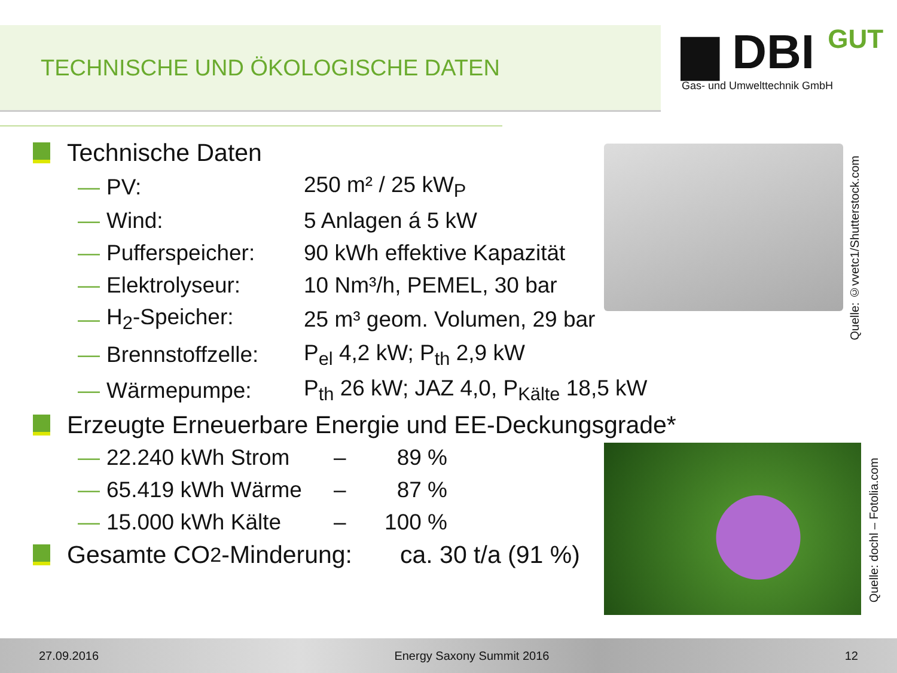TECHNISCHE UND ÖKOLOGISCHE DATEN
▆ DBI GUT
Gas- und Umwelttechnik GmbH
Technische Daten
| — | PV: | 250 m² / 25 kW<sub>P</sub> |
| — | Wind: | 5 Anlagen á 5 kW |
| — | Pufferspeicher: | 90 kWh effektive Kapazität |
| — | Elektrolyseur: | 10 Nm³/h, PEMEL, 30 bar |
| — | H<sub>2</sub>-Speicher: | 25 m³ geom. Volumen, 29 bar |
| — | Brennstoffzelle: | P<sub>el</sub> 4,2 kW; P<sub>th</sub> 2,9 kW |
| — | Wärmepumpe: | P<sub>th</sub> 26 kW; JAZ 4,0, P<sub>Kälte</sub> 18,5 kW |
Erzeugte Erneuerbare Energie und EE-Deckungsgrade*
| — | 22.240 kWh Strom | – | 89 % |
| — | 65.419 kWh Wärme | – | 87 % |
| — | 15.000 kWh Kälte | – | 100 % |
Gesamte CO<sub>2</sub>-Minderung: ca. 30 t/a (91 %)
Quelle: ©vvetc1/Shutterstock.com
Quelle: dochl – Fotolia.com
27.09.2016 Energy Saxony Summit 2016 12